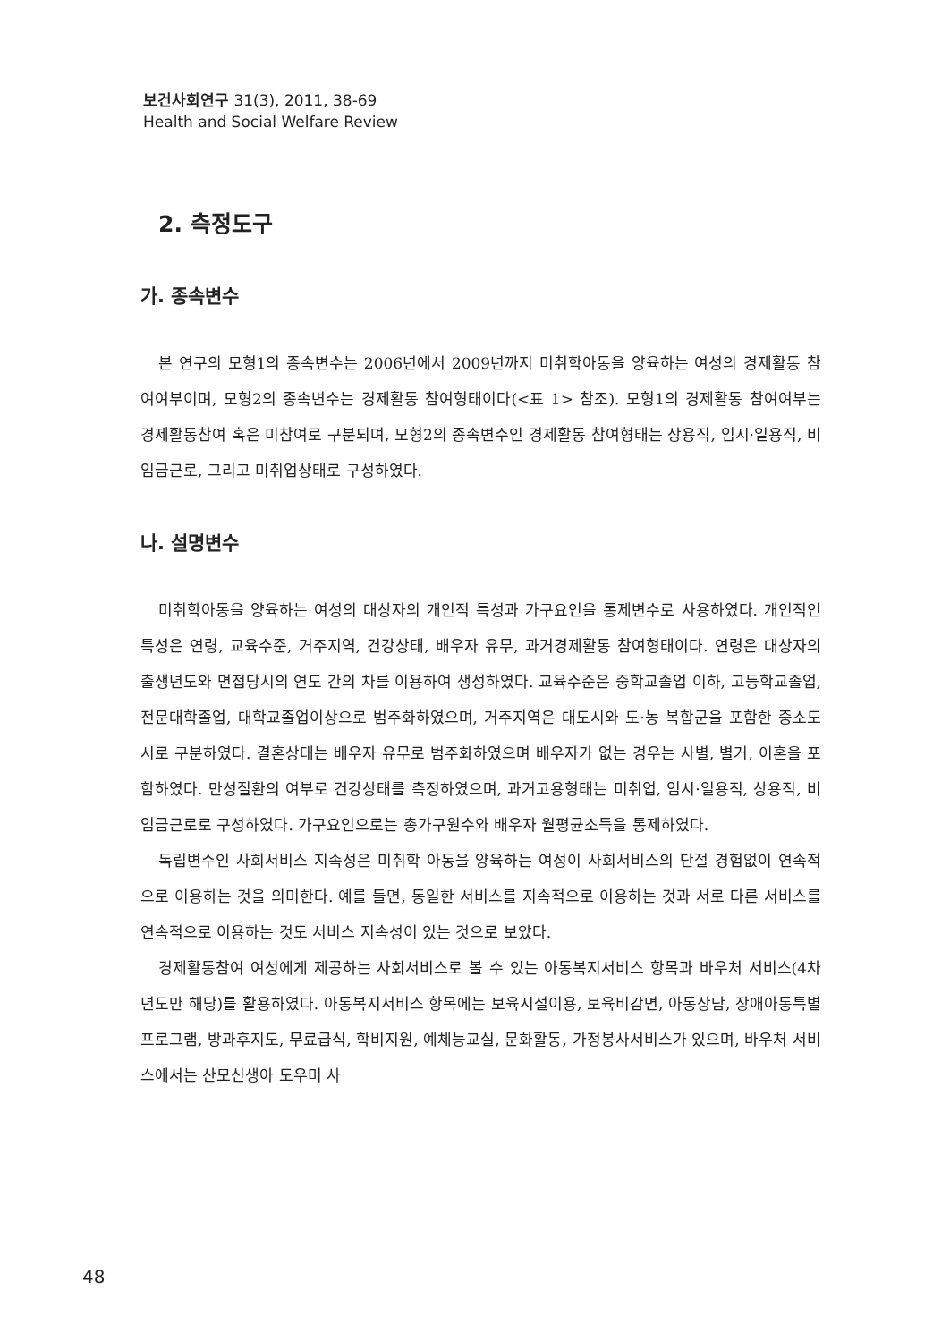보건사회연구 31(3), 2011, 38-69
Health and Social Welfare Review
2. 측정도구
가. 종속변수
본 연구의 모형1의 종속변수는 2006년에서 2009년까지 미취학아동을 양육하는 여성의 경제활동 참여여부이며, 모형2의 종속변수는 경제활동 참여형태이다(<표 1> 참조). 모형1의 경제활동 참여여부는 경제활동참여 혹은 미참여로 구분되며, 모형2의 종속변수인 경제활동 참여형태는 상용직, 임시·일용직, 비임금근로, 그리고 미취업상태로 구성하였다.
나. 설명변수
미취학아동을 양육하는 여성의 대상자의 개인적 특성과 가구요인을 통제변수로 사용하였다. 개인적인 특성은 연령, 교육수준, 거주지역, 건강상태, 배우자 유무, 과거경제활동 참여형태이다. 연령은 대상자의 출생년도와 면접당시의 연도 간의 차를 이용하여 생성하였다. 교육수준은 중학교졸업 이하, 고등학교졸업, 전문대학졸업, 대학교졸업이상으로 범주화하였으며, 거주지역은 대도시와 도·농 복합군을 포함한 중소도시로 구분하였다. 결혼상태는 배우자 유무로 범주화하였으며 배우자가 없는 경우는 사별, 별거, 이혼을 포함하였다. 만성질환의 여부로 건강상태를 측정하였으며, 과거고용형태는 미취업, 임시·일용직, 상용직, 비임금근로로 구성하였다. 가구요인으로는 총가구원수와 배우자 월평균소득을 통제하였다.
독립변수인 사회서비스 지속성은 미취학 아동을 양육하는 여성이 사회서비스의 단절 경험없이 연속적으로 이용하는 것을 의미한다. 예를 들면, 동일한 서비스를 지속적으로 이용하는 것과 서로 다른 서비스를 연속적으로 이용하는 것도 서비스 지속성이 있는 것으로 보았다.
경제활동참여 여성에게 제공하는 사회서비스로 볼 수 있는 아동복지서비스 항목과 바우처 서비스(4차년도만 해당)를 활용하였다. 아동복지서비스 항목에는 보육시설이용, 보육비감면, 아동상담, 장애아동특별프로그램, 방과후지도, 무료급식, 학비지원, 예체능교실, 문화활동, 가정봉사서비스가 있으며, 바우처 서비스에서는 산모신생아 도우미 사
48